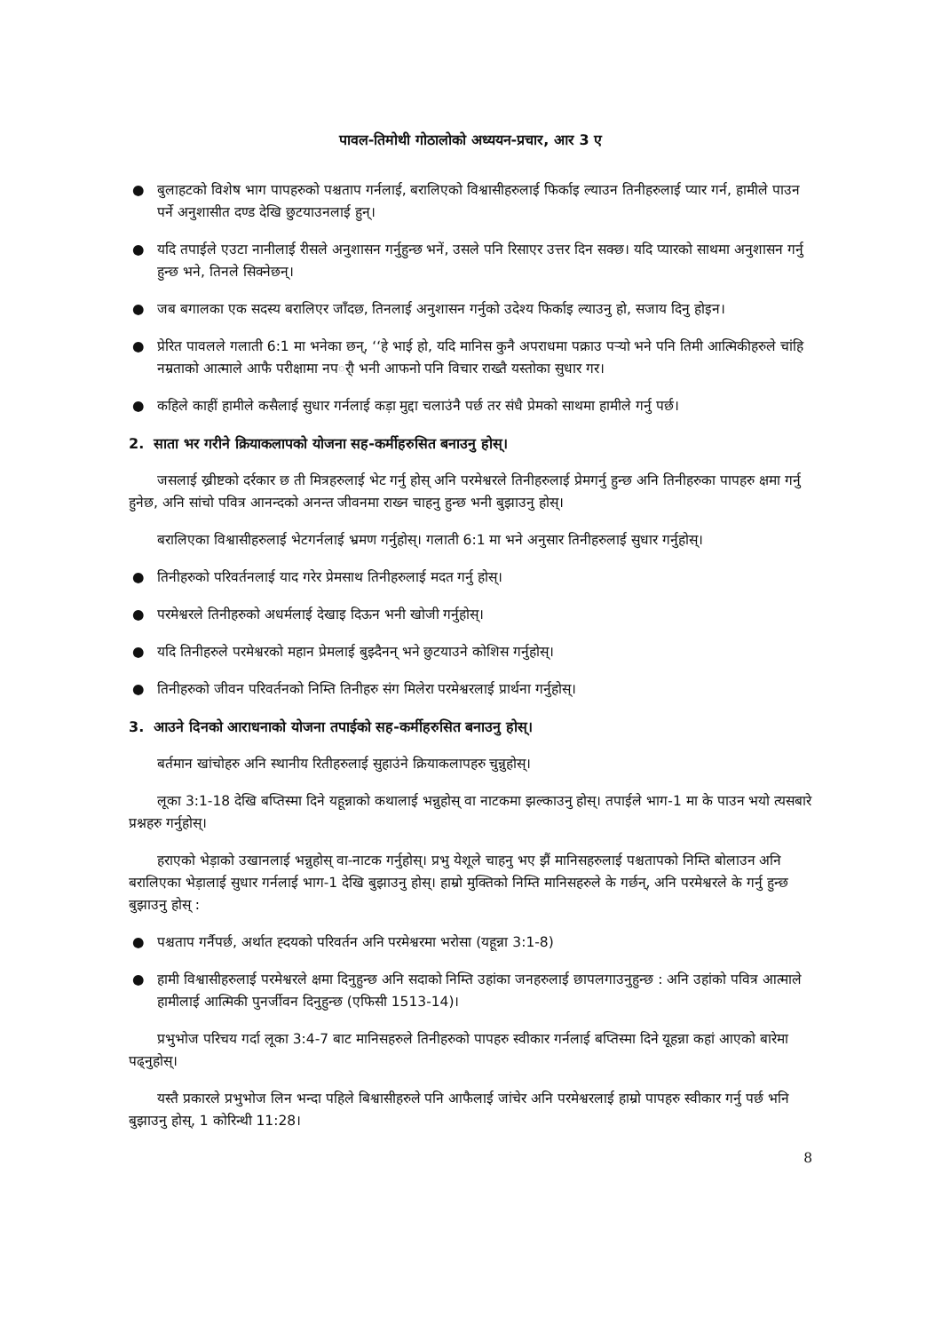पावल-तिमोथी गोठालोको अध्ययन-प्रचार, आर 3 ए
● बुलाहटको विशेष भाग पापहरुको पश्चताप गर्नलाई, बरालिएको विश्वासीहरुलाई फिर्काइ ल्याउन तिनीहरुलाई प्यार गर्न, हामीले पाउन पर्ने अनुशासीत दण्ड देखि छुटयाउनलाई हुन्।
● यदि तपाईले एउटा नानीलाई रीसले अनुशासन गर्नुहुन्छ भनें, उसले पनि रिसाएर उत्तर दिन सक्छ। यदि प्यारको साथमा अनुशासन गर्नु हुन्छ भने, तिनले सिक्नेछन्।
● जब बगालका एक सदस्य बरालिएर जाँदछ, तिनलाई अनुशासन गर्नुको उदेश्य फिर्काइ ल्याउनु हो, सजाय दिनु होइन।
● प्रेरित पावलले गलाती 6:1 मा भनेका छन्, ‘‘हे भाई हो, यदि मानिस कुनै अपराधमा पक्राउ पर्‍यो भने पनि तिमी आत्मिकीहरुले चांहि नम्रताको आत्माले आफै परीक्षामा नपर्ौ भनी आफनो पनि विचार राख्तै यस्तोका सुधार गर।
● कहिले काहीं हामीले कसैलाई सुधार गर्नलाई कड़ा मुद्दा चलाउंनै पर्छ तर संधै प्रेमको साथमा हामीले गर्नु पर्छ।
2. साता भर गरीने क्रियाकलापको योजना सह-कर्मीहरुसित बनाउनु होस्।
जसलाई ख्रीष्टको दर्रकार छ ती मित्रहरुलाई भेट गर्नु होस् अनि परमेश्वरले तिनीहरुलाई प्रेमगर्नु हुन्छ अनि तिनीहरुका पापहरु क्षमा गर्नु हुनेछ, अनि सांचो पवित्र आनन्दको अनन्त जीवनमा राख्न चाहनु हुन्छ भनी बुझाउनु होस्।
बरालिएका विश्वासीहरुलाई भेटगर्नलाई भ्रमण गर्नुहोस्। गलाती 6:1 मा भने अनुसार तिनीहरुलाई सुधार गर्नुहोस्।
● तिनीहरुको परिवर्तनलाई याद गरेर प्रेमसाथ तिनीहरुलाई मदत गर्नु होस्।
● परमेश्वरले तिनीहरुको अधर्मलाई देखाइ दिऊन भनी खोजी गर्नुहोस्।
● यदि तिनीहरुले परमेश्वरको महान प्रेमलाई बुझ्दैनन् भने छुटयाउने कोशिस गर्नुहोस्।
● तिनीहरुको जीवन परिवर्तनको निम्ति तिनीहरु संग मिलेरा परमेश्वरलाई प्रार्थना गर्नुहोस्।
3. आउने दिनको आराधनाको योजना तपाईको सह-कर्मीहरुसित बनाउनु होस्।
बर्तमान खांचोहरु अनि स्थानीय रितीहरुलाई सुहाउंने क्रियाकलापहरु चुन्नुहोस्।
लूका 3:1-18 देखि बप्तिस्मा दिने यहून्नाको कथालाई भन्नुहोस् वा नाटकमा झल्काउनु होस्। तपाईले भाग-1 मा के पाउन भयो त्यसबारे प्रश्नहरु गर्नुहोस्।
हराएको भेड़ाको उखानलाई भन्नुहोस् वा-नाटक गर्नुहोस्। प्रभु येशूले चाहनु भए झैं मानिसहरुलाई पश्चतापको निम्ति बोलाउन अनि बरालिएका भेड़ालाई सुधार गर्नलाई भाग-1 देखि बुझाउनु होस्। हाम्रो मुक्तिको निम्ति मानिसहरुले के गर्छन्, अनि परमेश्वरले के गर्नु हुन्छ बुझाउनु होस् :
● पश्चताप गर्नैपर्छ, अर्थात ह्दयको परिवर्तन अनि परमेश्वरमा भरोसा (यहून्ना 3:1-8)
● हामी विश्वासीहरुलाई परमेश्वरले क्षमा दिनुहुन्छ अनि सदाको निम्ति उहांका जनहरुलाई छापलगाउनुहुन्छ : अनि उहांको पवित्र आत्माले हामीलाई आत्मिकी पुनर्जीवन दिनुहुन्छ (एफिसी 1513-14)।
प्रभुभोज परिचय गर्दा लूका 3:4-7 बाट मानिसहरुले तिनीहरुको पापहरु स्वीकार गर्नलाई बप्तिस्मा दिने यूहन्ना कहां आएको बारेमा पढ्नुहोस्।
यस्तै प्रकारले प्रभुभोज लिन भन्दा पहिले बिश्वासीहरुले पनि आफैलाई जांचेर अनि परमेश्वरलाई हाम्रो पापहरु स्वीकार गर्नु पर्छ भनि बुझाउनु होस्, 1 कोरिन्थी 11:28।
8